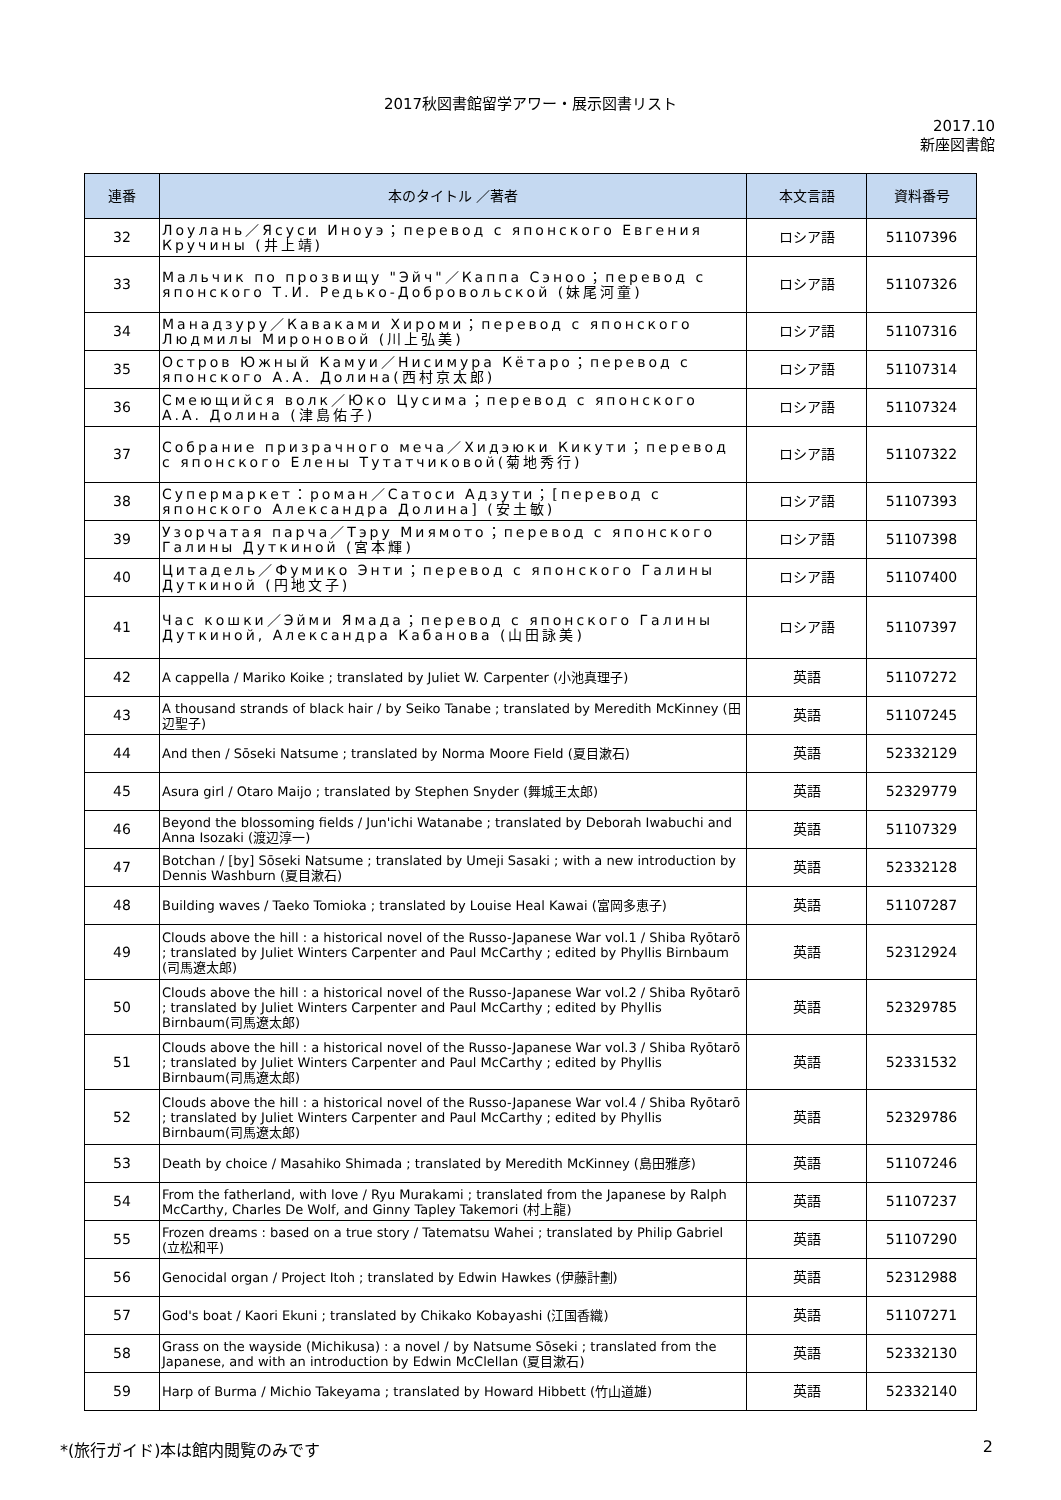2017秋図書館留学アワー・展示図書リスト
2017.10
新座図書館
| 連番 | 本のタイトル ／著者 | 本文言語 | 資料番号 |
| --- | --- | --- | --- |
| 32 | Лоулань／Ясуси Иноуэ；перевод с японского Евгения Кручины (井上靖) | ロシア語 | 51107396 |
| 33 | Мальчик по прозвищу "Эйч"／Каппа Сэноо；перевод с японского Т.И. Редько-Добровольской (妹尾河童) | ロシア語 | 51107326 |
| 34 | Манадзуру／Каваками Хироми；перевод с японского Людмилы Мироновой (川上弘美) | ロシア語 | 51107316 |
| 35 | Остров Южный Камуи／Нисимура Кётаро；перевод с японского А.А. Долина(西村京太郎) | ロシア語 | 51107314 |
| 36 | Смеющийся волк／Юко Цусима；перевод с японского А.А. Долина (津島佑子) | ロシア語 | 51107324 |
| 37 | Собрание призрачного меча／Хидэюки Кикути；перевод с японского Елены Тутатчиковой(菊地秀行) | ロシア語 | 51107322 |
| 38 | Супермаркет：роман／Сатоси Адзути；[перевод с японского Александра Долина] (安土敏) | ロシア語 | 51107393 |
| 39 | Узорчатая парча／Тэру Миямото；перевод с японского Галины Дуткиной (宮本輝) | ロシア語 | 51107398 |
| 40 | Цитадель／Фумико Энти；перевод с японского Галины Дуткиной (円地文子) | ロシア語 | 51107400 |
| 41 | Час кошки／Эйми Ямада；перевод с японского Галины Дуткиной, Александра Кабанова (山田詠美) | ロシア語 | 51107397 |
| 42 | A cappella / Mariko Koike ; translated by Juliet W. Carpenter (小池真理子) | 英語 | 51107272 |
| 43 | A thousand strands of black hair / by Seiko Tanabe ; translated by Meredith McKinney (田辺聖子) | 英語 | 51107245 |
| 44 | And then / Sōseki Natsume ; translated by Norma Moore Field (夏目漱石) | 英語 | 52332129 |
| 45 | Asura girl / Otaro Maijo ; translated by Stephen Snyder (舞城王太郎) | 英語 | 52329779 |
| 46 | Beyond the blossoming fields / Jun'ichi Watanabe ; translated by Deborah Iwabuchi and Anna Isozaki (渡辺淳一) | 英語 | 51107329 |
| 47 | Botchan / [by] Sōseki Natsume ; translated by Umeji Sasaki ; with a new introduction by Dennis Washburn (夏目漱石) | 英語 | 52332128 |
| 48 | Building waves / Taeko Tomioka ; translated by Louise Heal Kawai (富岡多恵子) | 英語 | 51107287 |
| 49 | Clouds above the hill : a historical novel of the Russo-Japanese War vol.1 / Shiba Ryōtarō ; translated by Juliet Winters Carpenter and Paul McCarthy ; edited by Phyllis Birnbaum (司馬遼太郎) | 英語 | 52312924 |
| 50 | Clouds above the hill : a historical novel of the Russo-Japanese War vol.2 / Shiba Ryōtarō ; translated by Juliet Winters Carpenter and Paul McCarthy ; edited by Phyllis Birnbaum(司馬遼太郎) | 英語 | 52329785 |
| 51 | Clouds above the hill : a historical novel of the Russo-Japanese War vol.3 / Shiba Ryōtarō ; translated by Juliet Winters Carpenter and Paul McCarthy ; edited by Phyllis Birnbaum(司馬遼太郎) | 英語 | 52331532 |
| 52 | Clouds above the hill : a historical novel of the Russo-Japanese War vol.4 / Shiba Ryōtarō ; translated by Juliet Winters Carpenter and Paul McCarthy ; edited by Phyllis Birnbaum(司馬遼太郎) | 英語 | 52329786 |
| 53 | Death by choice / Masahiko Shimada ; translated by Meredith McKinney (島田雅彦) | 英語 | 51107246 |
| 54 | From the fatherland, with love / Ryu Murakami ; translated from the Japanese by Ralph McCarthy, Charles De Wolf, and Ginny Tapley Takemori (村上龍) | 英語 | 51107237 |
| 55 | Frozen dreams : based on a true story / Tatematsu Wahei ; translated by Philip Gabriel (立松和平) | 英語 | 51107290 |
| 56 | Genocidal organ / Project Itoh ; translated by Edwin Hawkes (伊藤計劃) | 英語 | 52312988 |
| 57 | God's boat / Kaori Ekuni ; translated by Chikako Kobayashi (江国香織) | 英語 | 51107271 |
| 58 | Grass on the wayside (Michikusa) : a novel / by Natsume Sōseki ; translated from the Japanese, and with an introduction by Edwin McClellan (夏目漱石) | 英語 | 52332130 |
| 59 | Harp of Burma / Michio Takeyama ; translated by Howard Hibbett (竹山道雄) | 英語 | 52332140 |
*(旅行ガイド)本は館内閲覧のみです 2